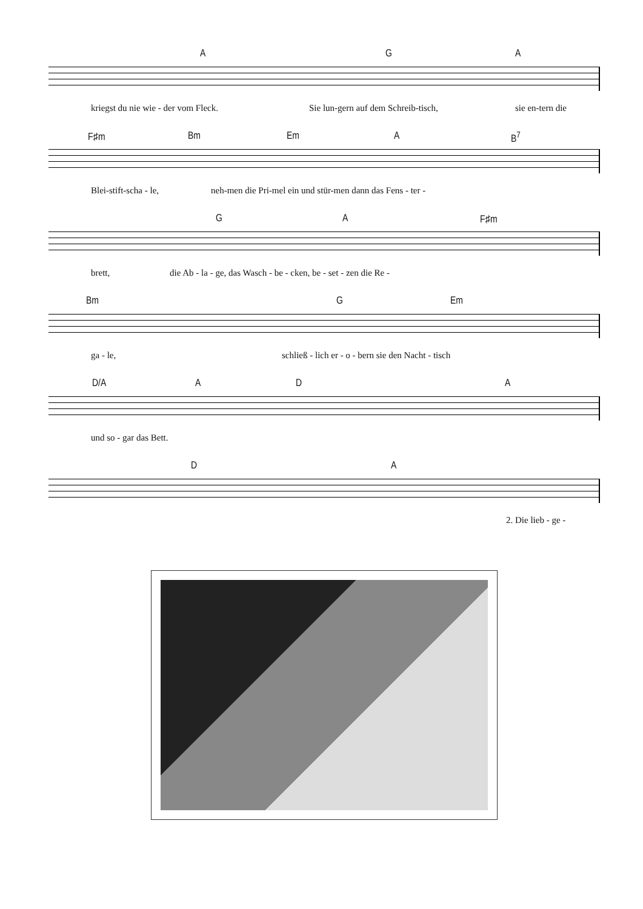A G A
kriegst du nie wie - der vom Fleck. Sie lun-gern auf dem Schreib-tisch, sie en-tern die
F♯m Bm Em A B<sup>7</sup>
Blei-stift-scha - le, neh-men die Pri-mel ein und stür-men dann das Fens - ter -
G A F♯m
brett, die Ab - la - ge, das Wasch - be - cken, be - set - zen die Re -
Bm G Em
ga - le, schließ - lich er - o - bern sie den Nacht - tisch
D/A A D A
und so - gar das Bett.
D A
2. Die lieb - ge -